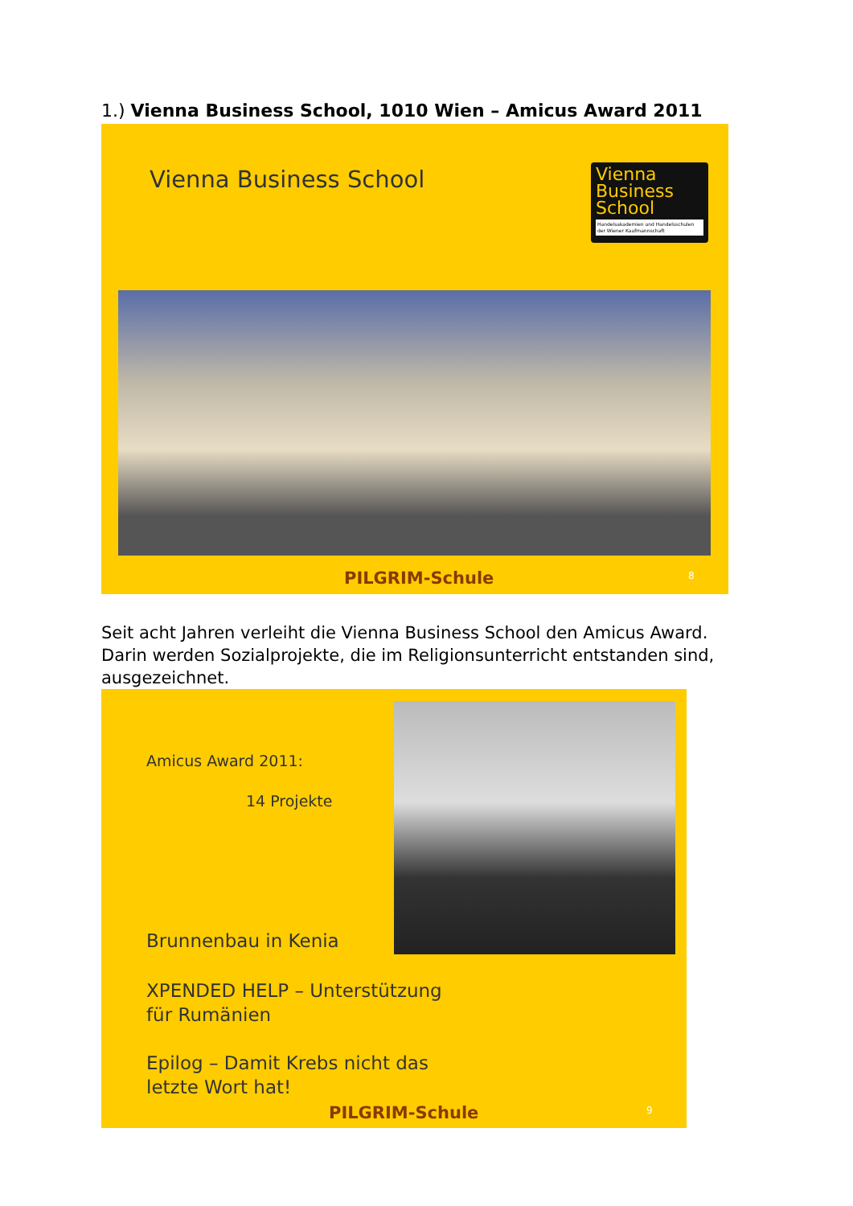1.) Vienna Business School, 1010 Wien – Amicus Award 2011
Vienna Business School
Vienna
Business
School
Handelsakademien und Handelsschulen der Wiener Kaufmannschaft
PILGRIM-Schule 8
Seit acht Jahren verleiht die Vienna Business School den Amicus Award. Darin werden Sozialprojekte, die im Religionsunterricht entstanden sind, ausgezeichnet.
Amicus Award 2011:
14 Projekte
Brunnenbau in Kenia
XPENDED HELP – Unterstützung
für Rumänien
Epilog – Damit Krebs nicht das
letzte Wort hat!
PILGRIM-Schule 9